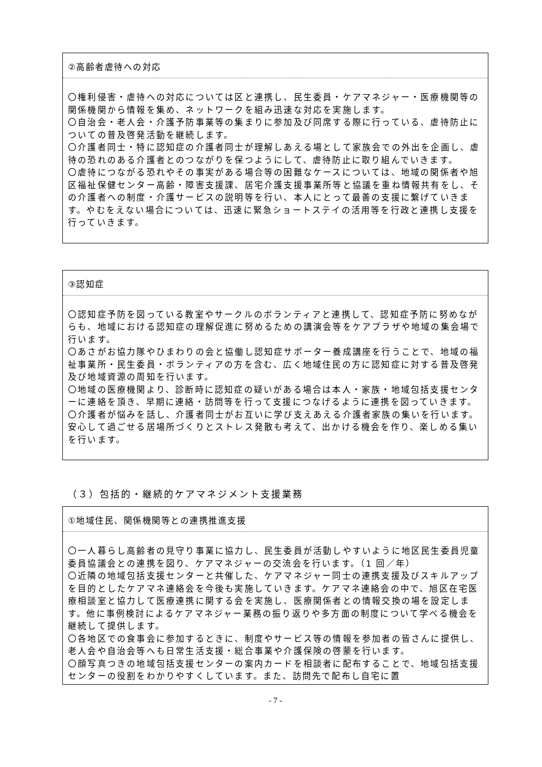②高齢者虐待への対応
〇権利侵害・虐待への対応については区と連携し、民生委員・ケアマネジャー・医療機関等の関係機関から情報を集め、ネットワークを組み迅速な対応を実施します。
〇自治会・老人会・介護予防事業等の集まりに参加及び同席する際に行っている、虐待防止についての普及啓発活動を継続します。
〇介護者同士・特に認知症の介護者同士が理解しあえる場として家族会での外出を企画し、虐待の恐れのある介護者とのつながりを保つようにして、虐待防止に取り組んでいきます。
〇虐待につながる恐れやその事実がある場合等の困難なケースについては、地域の関係者や旭区福祉保健センター高齢・障害支援課、居宅介護支援事業所等と協議を重ね情報共有をし、その介護者への制度・介護サービスの説明等を行い、本人にとって最善の支援に繋げていきます。やむをえない場合については、迅速に緊急ショートステイの活用等を行政と連携し支援を行っていきます。
③認知症
〇認知症予防を図っている教室やサークルのボランティアと連携して、認知症予防に努めながらも、地域における認知症の理解促進に努めるための講演会等をケアプラザや地域の集会場で行います。
〇あさがお協力隊やひまわりの会と協働し認知症サポーター養成講座を行うことで、地域の福祉事業所・民生委員・ボランティアの方を含む、広く地域住民の方に認知症に対する普及啓発及び地域資源の周知を行います。
〇地域の医療機関より、診断時に認知症の疑いがある場合は本人・家族・地域包括支援センターに連絡を頂き、早期に連絡・訪問等を行って支援につなげるように連携を図っていきます。
〇介護者が悩みを話し、介護者同士がお互いに学び支えあえる介護者家族の集いを行います。安心して過ごせる居場所づくりとストレス発散も考えて、出かける機会を作り、楽しめる集いを行います。
（３）包括的・継続的ケアマネジメント支援業務
①地域住民、関係機関等との連携推進支援
〇一人暮らし高齢者の見守り事業に協力し、民生委員が活動しやすいように地区民生委員児童委員協議会との連携を図り、ケアマネジャーの交流会を行います。（1 回／年）
〇近隣の地域包括支援センターと共催した、ケアマネジャー同士の連携支援及びスキルアップを目的としたケアマネ連絡会を今後も実施していきます。ケアマネ連絡会の中で、旭区在宅医療相談室と協力して医療連携に関する会を実施し、医療関係者との情報交換の場を設定します。他に事例検討によるケアマネジャー業務の振り返りや多方面の制度について学べる機会を継続して提供します。
〇各地区での食事会に参加するときに、制度やサービス等の情報を参加者の皆さんに提供し、老人会や自治会等へも日常生活支援・総合事業や介護保険の啓蒙を行います。
〇顔写真つきの地域包括支援センターの案内カードを相談者に配布することで、地域包括支援センターの役割をわかりやすくしています。また、訪問先で配布し自宅に置
- 7 -